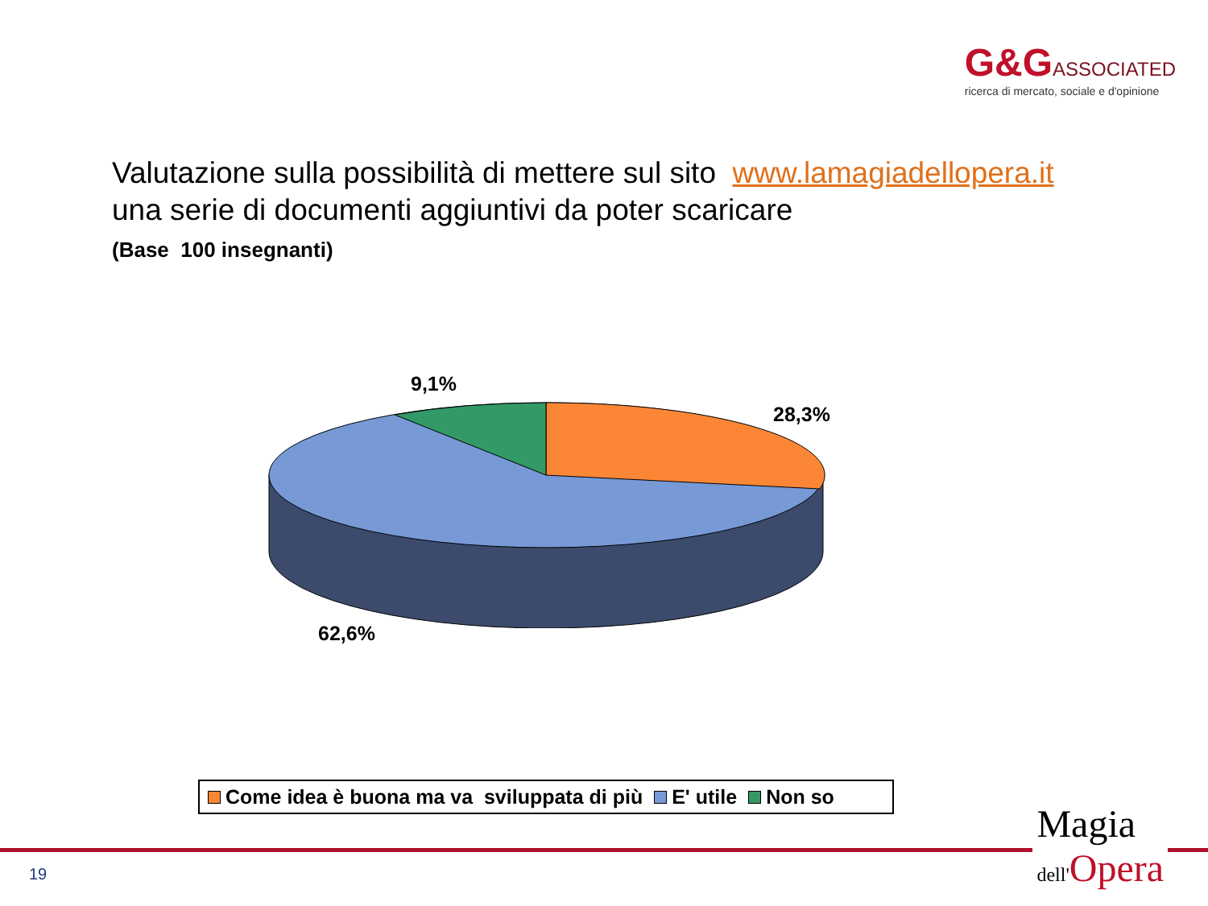G&G ASSOCIATED
ricerca di mercato, sociale e d'opinione
Valutazione sulla possibilità di mettere sul sito www.lamagiadellopera.it
una serie di documenti aggiuntivi da poter scaricare
(Base 100 insegnanti)
9,1%
28,3%
62,6%
Come idea è buona ma va sviluppata di più E' utile Non so
19
Magia
dell'Opera